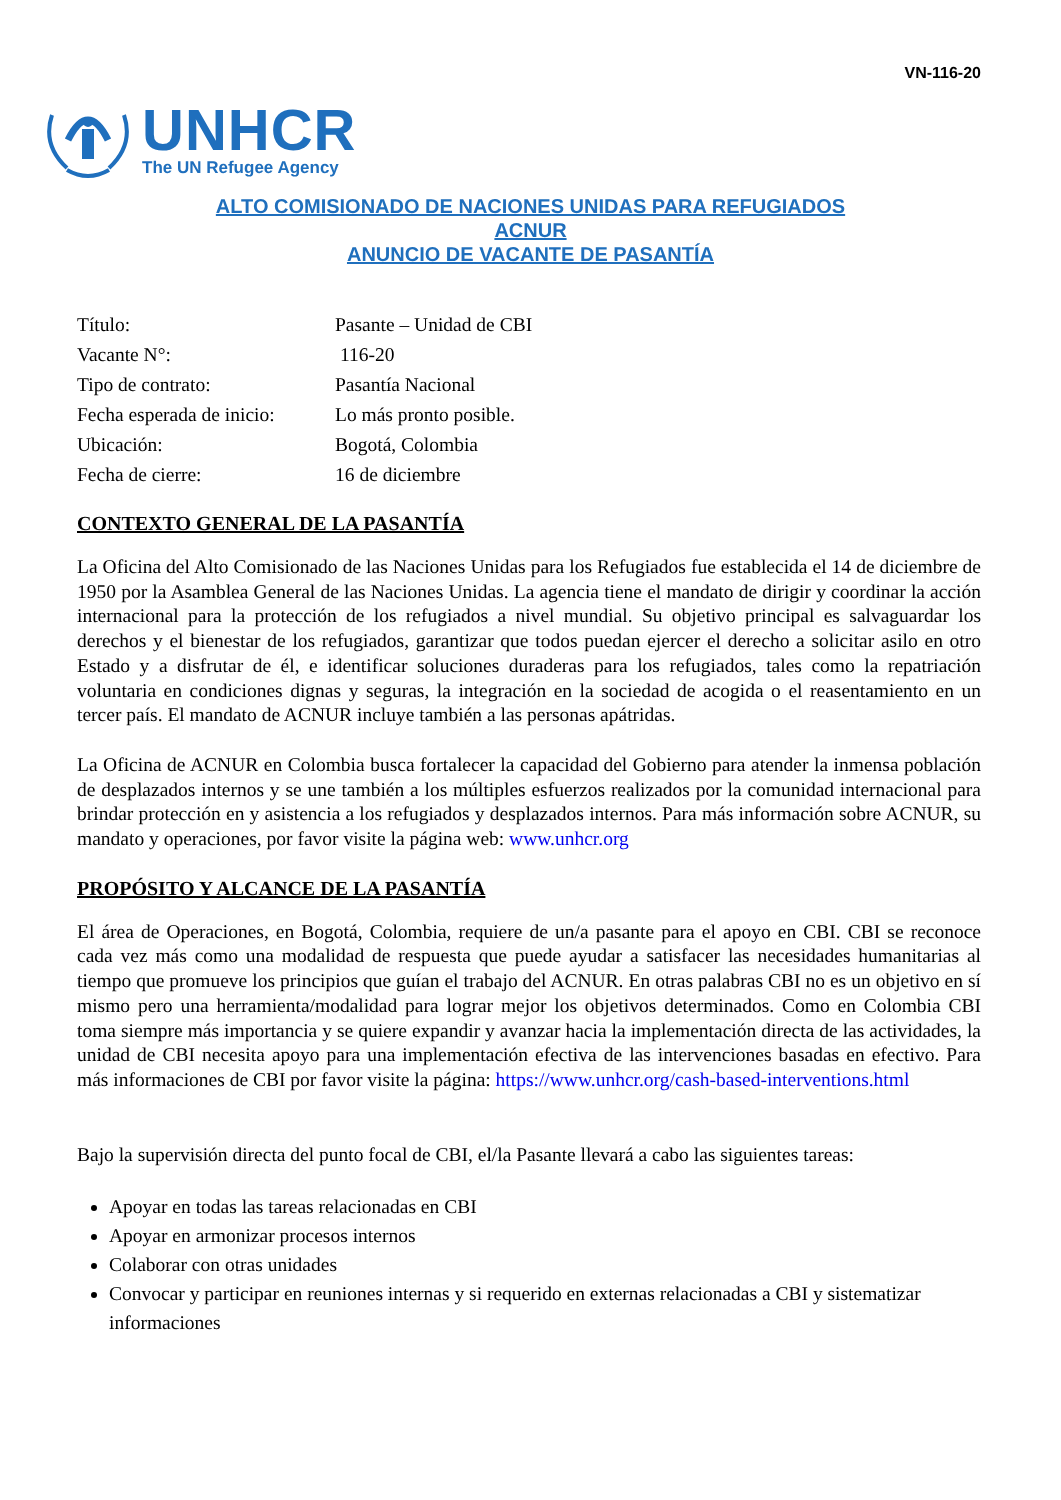VN-116-20
UNHCR
The UN Refugee Agency
ALTO COMISIONADO DE NACIONES UNIDAS PARA REFUGIADOS
ACNUR
ANUNCIO DE VACANTE DE PASANTÍA
Título: Pasante – Unidad de CBI
Vacante N°: 116-20
Tipo de contrato: Pasantía Nacional
Fecha esperada de inicio: Lo más pronto posible.
Ubicación: Bogotá, Colombia
Fecha de cierre: 16 de diciembre
CONTEXTO GENERAL DE LA PASANTÍA
La Oficina del Alto Comisionado de las Naciones Unidas para los Refugiados fue establecida el 14 de diciembre de 1950 por la Asamblea General de las Naciones Unidas. La agencia tiene el mandato de dirigir y coordinar la acción internacional para la protección de los refugiados a nivel mundial. Su objetivo principal es salvaguardar los derechos y el bienestar de los refugiados, garantizar que todos puedan ejercer el derecho a solicitar asilo en otro Estado y a disfrutar de él, e identificar soluciones duraderas para los refugiados, tales como la repatriación voluntaria en condiciones dignas y seguras, la integración en la sociedad de acogida o el reasentamiento en un tercer país. El mandato de ACNUR incluye también a las personas apátridas.
La Oficina de ACNUR en Colombia busca fortalecer la capacidad del Gobierno para atender la inmensa población de desplazados internos y se une también a los múltiples esfuerzos realizados por la comunidad internacional para brindar protección en y asistencia a los refugiados y desplazados internos. Para más información sobre ACNUR, su mandato y operaciones, por favor visite la página web: www.unhcr.org
PROPÓSITO Y ALCANCE DE LA PASANTÍA
El área de Operaciones, en Bogotá, Colombia, requiere de un/a pasante para el apoyo en CBI. CBI se reconoce cada vez más como una modalidad de respuesta que puede ayudar a satisfacer las necesidades humanitarias al tiempo que promueve los principios que guían el trabajo del ACNUR. En otras palabras CBI no es un objetivo en sí mismo pero una herramienta/modalidad para lograr mejor los objetivos determinados. Como en Colombia CBI toma siempre más importancia y se quiere expandir y avanzar hacia la implementación directa de las actividades, la unidad de CBI necesita apoyo para una implementación efectiva de las intervenciones basadas en efectivo. Para más informaciones de CBI por favor visite la página: https://www.unhcr.org/cash-based-interventions.html
Bajo la supervisión directa del punto focal de CBI, el/la Pasante llevará a cabo las siguientes tareas:
Apoyar en todas las tareas relacionadas en CBI
Apoyar en armonizar procesos internos
Colaborar con otras unidades
Convocar y participar en reuniones internas y si requerido en externas relacionadas a CBI y sistematizar informaciones